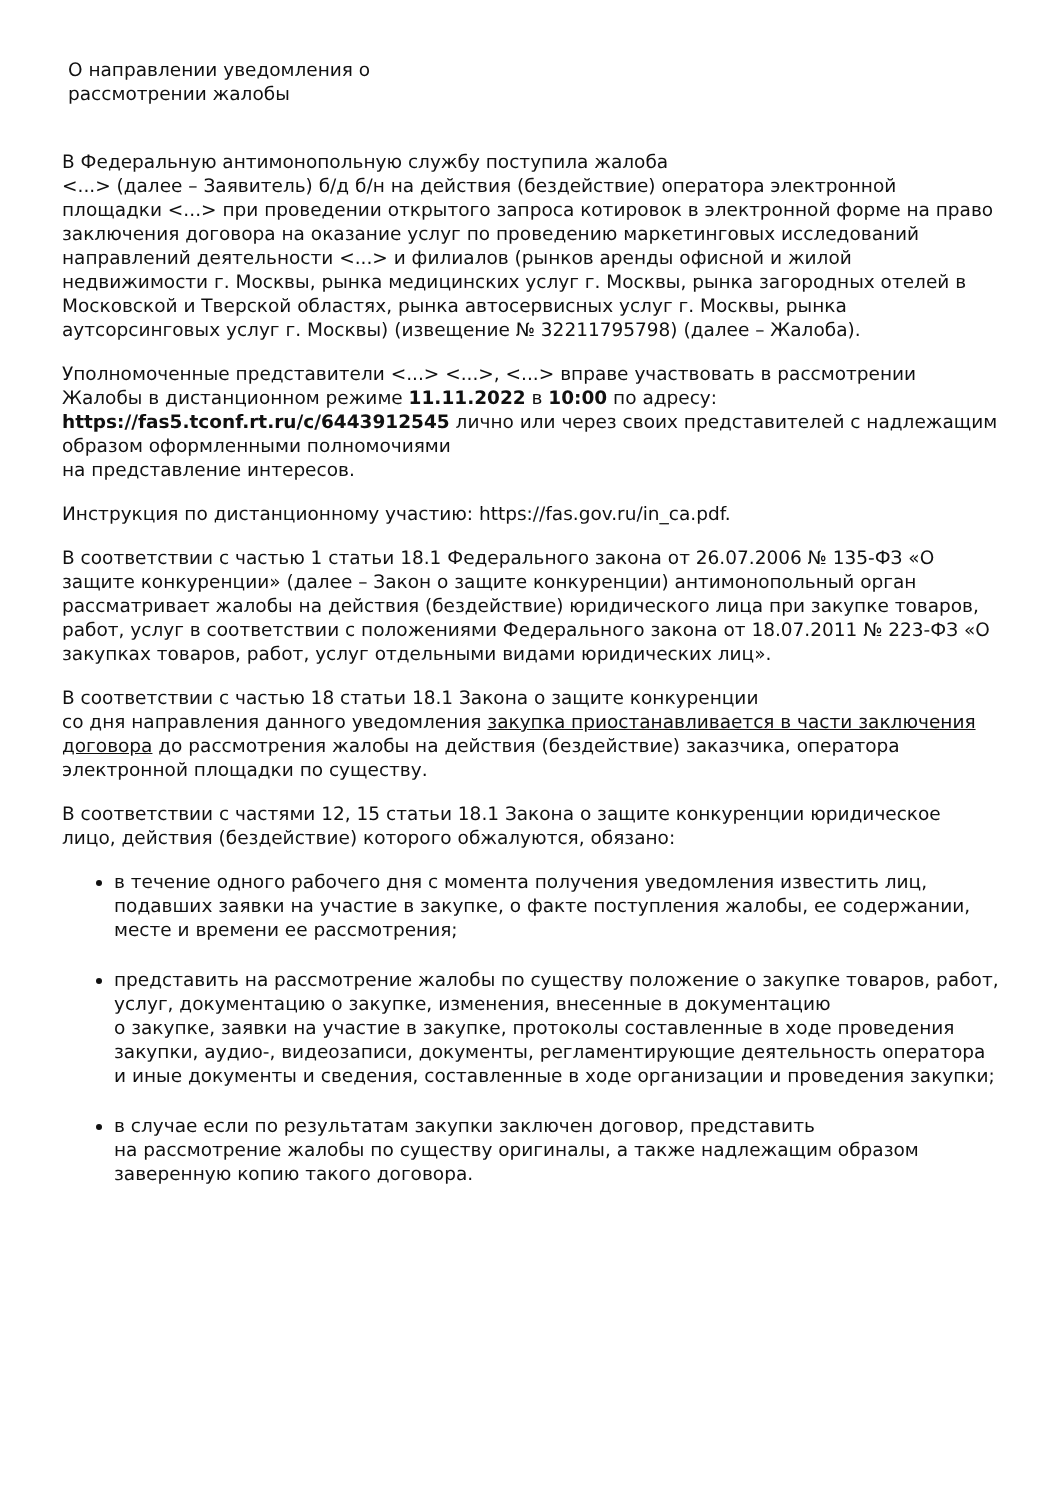О направлении уведомления о
рассмотрении жалобы
В Федеральную антимонопольную службу поступила жалоба
<...> (далее – Заявитель) б/д б/н на действия (бездействие) оператора электронной площадки <...> при проведении открытого запроса котировок в электронной форме на право заключения договора на оказание услуг по проведению маркетинговых исследований направлений деятельности <...> и филиалов (рынков аренды офисной и жилой недвижимости г. Москвы, рынка медицинских услуг г. Москвы, рынка загородных отелей в Московской и Тверской областях, рынка автосервисных услуг г. Москвы, рынка аутсорсинговых услуг г. Москвы) (извещение № 32211795798) (далее – Жалоба).
Уполномоченные представители <...> <...>, <...> вправе участвовать в рассмотрении Жалобы в дистанционном режиме 11.11.2022 в 10:00 по адресу: https://fas5.tconf.rt.ru/c/6443912545 лично или через своих представителей с надлежащим образом оформленными полномочиями
на представление интересов.
Инструкция по дистанционному участию: https://fas.gov.ru/in_ca.pdf.
В соответствии с частью 1 статьи 18.1 Федерального закона от 26.07.2006 № 135-ФЗ «О защите конкуренции» (далее – Закон о защите конкуренции) антимонопольный орган рассматривает жалобы на действия (бездействие) юридического лица при закупке товаров, работ, услуг в соответствии с положениями Федерального закона от 18.07.2011 № 223-ФЗ «О закупках товаров, работ, услуг отдельными видами юридических лиц».
В соответствии с частью 18 статьи 18.1 Закона о защите конкуренции
со дня направления данного уведомления закупка приостанавливается в части заключения договора до рассмотрения жалобы на действия (бездействие) заказчика, оператора электронной площадки по существу.
В соответствии с частями 12, 15 статьи 18.1 Закона о защите конкуренции юридическое лицо, действия (бездействие) которого обжалуются, обязано:
в течение одного рабочего дня с момента получения уведомления известить лиц, подавших заявки на участие в закупке, о факте поступления жалобы, ее содержании, месте и времени ее рассмотрения;
представить на рассмотрение жалобы по существу положение о закупке товаров, работ, услуг, документацию о закупке, изменения, внесенные в документацию
о закупке, заявки на участие в закупке, протоколы составленные в ходе проведения закупки, аудио-, видеозаписи, документы, регламентирующие деятельность оператора
и иные документы и сведения, составленные в ходе организации и проведения закупки;
в случае если по результатам закупки заключен договор, представить
на рассмотрение жалобы по существу оригиналы, а также надлежащим образом заверенную копию такого договора.